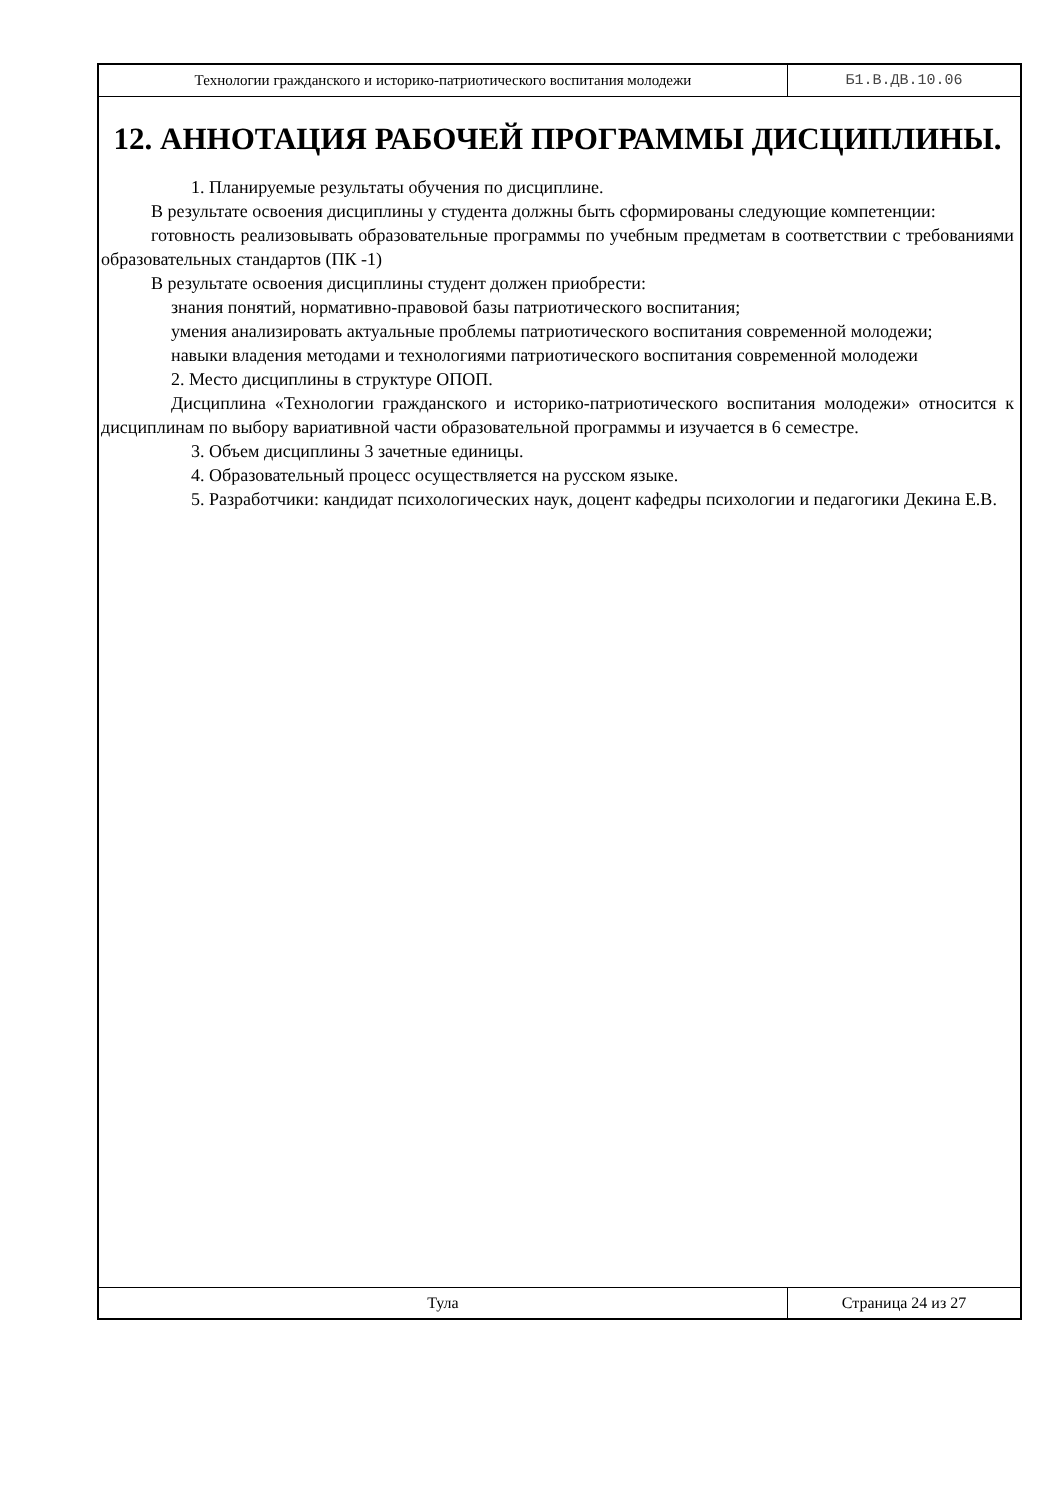Технологии гражданского и историко-патриотического воспитания молодежи
Б1.В.ДВ.10.06
12. АННОТАЦИЯ РАБОЧЕЙ ПРОГРАММЫ ДИСЦИПЛИНЫ.
1. Планируемые результаты обучения по дисциплине.
В результате освоения дисциплины у студента должны быть сформированы следующие компетенции:
готовность реализовывать образовательные программы по учебным предметам в соответствии с требованиями образовательных стандартов (ПК -1)
В результате освоения дисциплины студент должен приобрести:
знания понятий, нормативно-правовой базы патриотического воспитания;
умения анализировать актуальные проблемы патриотического воспитания современной молодежи;
навыки владения методами и технологиями патриотического воспитания современной молодежи
2. Место дисциплины в структуре ОПОП.
Дисциплина «Технологии гражданского и историко-патриотического воспитания молодежи» относится к дисциплинам по выбору вариативной части образовательной программы и изучается в 6 семестре.
3. Объем дисциплины 3 зачетные единицы.
4. Образовательный процесс осуществляется на русском языке.
5. Разработчики: кандидат психологических наук, доцент кафедры психологии и педагогики Декина Е.В.
Тула Страница 24 из 27